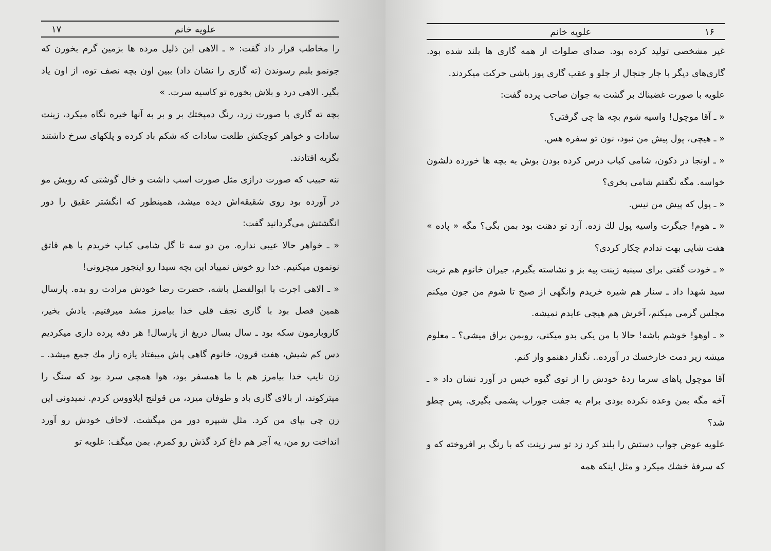۱۶ علویه خانم
غیر مشخصی تولید کرده بود. صدای صلوات از همه گاری ها بلند شده بود. گاری‌های دیگر با جار جنجال از جلو و عقب گاری یوز باشی حرکت میکردند.
علویه با صورت غضبناك بر گشت به جوان صاحب پرده گفت:
« ـ آقا موچول! واسیه شوم بچه ها چی گرفتی؟
« ـ هیچی، پول پیش من نبود، نون تو سفره هس.
« ـ اونجا در دکون، شامی کباب درس کرده بودن بوش به بچه ها خورده دلشون خواسه. مگه نگفتم شامی بخری؟
« ـ پول که پیش من نیس.
« ـ هوم! جیگرت واسیه پول لك زده. آرد تو دهنت بود بمن بگی؟ مگه « پاده » هفت شایی بهت ندادم چکار کردی؟
« ـ خودت گفتی برای سینیه زینت پیه بز و نشاسته بگیرم، جیران خانوم هم تربت سید شهدا داد ـ سنار هم شیره خریدم وانگهی از صبح تا شوم من جون میکنم مجلس گرمی میکنم، آخرش هم هیچی عایدم نمیشه.
« ـ اوهو! خوشم باشه! حالا با من یکی بدو میکنی، روبمن براق میشی؟ ـ معلوم میشه زیر دمت خارخسك در آورده.. نگذار دهنمو واز کنم.
آقا موچول پاهای سرما زدهٔ خودش را از توی گیوه خیس در آورد نشان داد « ـ آخه مگه بمن وعده نکرده بودی برام یه جفت جوراب پشمی بگیری. پس چطو شد؟
علویه عوض جواب دستش را بلند کرد زد تو سر زینت که با رنگ بر افروخته که و که سرفهٔ خشك میکرد و مثل اینکه همه
علویه خانم ۱۷
را مخاطب قرار داد گفت: « ـ الاهی این ذلیل مرده ها بزمین گرم بخورن که جونمو بلبم رسوندن (ته گاری را نشان داد) ببین اون بچه نصف توه، از اون یاد بگیر. الاهی درد و بلاش بخوره تو کاسیه سرت. »
بچه ته گاری با صورت زرد، رنگ دمپختك بر و بر به آنها خیره نگاه میکرد، زینت سادات و خواهر کوچکش طلعت سادات که شکم باد کرده و پلکهای سرخ داشتند بگریه افتادند.
ننه حبیب که صورت درازی مثل صورت اسب داشت و خال گوشتی که رویش مو در آورده بود روی شقیقه‌اش دیده میشد، همینطور که انگشتر عقیق را دور انگشتش می‌گردانید گفت:
« ـ خواهر حالا عیبی نداره. من دو سه تا گل شامی کباب خریدم با هم قاتق نونمون میکنیم. خدا رو خوش نمییاد این بچه سیدا رو اینجور میچزونی!
« ـ الاهی اجرت با ابوالفضل باشه، حضرت رضا خودش مرادت رو بده. پارسال همین فصل بود با گاری نجف قلی خدا بیامرز مشد میرفتیم. یادش بخیر، کاروبارمون سکه بود ـ سال بسال دریغ از پارسال! هر دفه پرده داری میکردیم دس کم شیش، هفت قرون، خانوم گاهی پاش میبفتاد یازه زار مك جمع میشد. ـ زن نایب خدا بیامرز هم با ما همسفر بود، هوا همچی سرد بود که سنگ را میترکوند، از بالای گاری باد و طوفان میزد، من قولنج ایلاووس کردم. نمیدونی این زن چی بپای من کرد. مثل شبپره دور من میگشت. لاحاف خودش رو آورد انداخت رو من، یه آجر هم داغ کرد گذش رو کمرم. بمن میگف: علویه تو